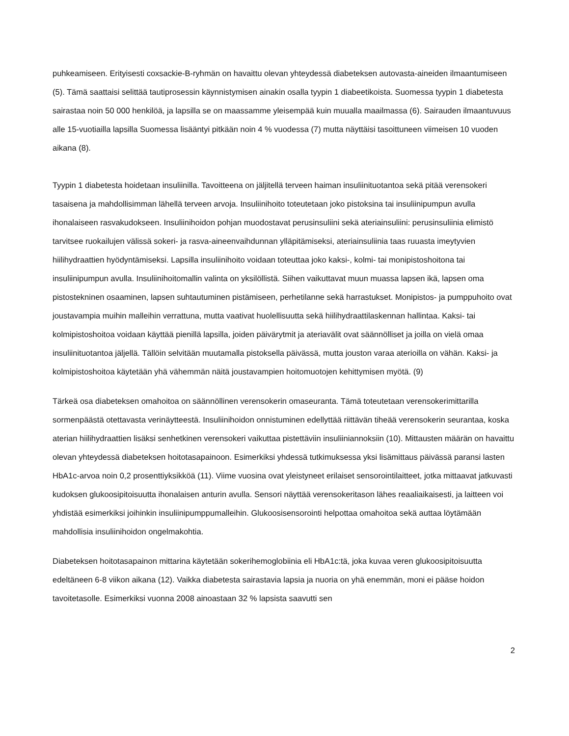puhkeamiseen. Erityisesti coxsackie-B-ryhmän on havaittu olevan yhteydessä diabeteksen autovasta-aineiden ilmaantumiseen (5). Tämä saattaisi selittää tautiprosessin käynnistymisen ainakin osalla tyypin 1 diabeetikoista. Suomessa tyypin 1 diabetesta sairastaa noin 50 000 henkilöä, ja lapsilla se on maassamme yleisempää kuin muualla maailmassa (6). Sairauden ilmaantuvuus alle 15-vuotiailla lapsilla Suomessa lisääntyi pitkään noin 4 % vuodessa (7) mutta näyttäisi tasoittuneen viimeisen 10 vuoden aikana (8).
Tyypin 1 diabetesta hoidetaan insuliinilla. Tavoitteena on jäljitellä terveen haiman insuliinituotantoa sekä pitää verensokeri tasaisena ja mahdollisimman lähellä terveen arvoja. Insuliinihoito toteutetaan joko pistoksina tai insuliinipumpun avulla ihonalaiseen rasvakudokseen. Insuliinihoidon pohjan muodostavat perusinsuliini sekä ateriainsuliini: perusinsuliinia elimistö tarvitsee ruokailujen välissä sokeri- ja rasva-aineenvaihdunnan ylläpitämiseksi, ateriainsuliinia taas ruuasta imeytyvien hiilihydraattien hyödyntämiseksi. Lapsilla insuliinihoito voidaan toteuttaa joko kaksi-, kolmi- tai monipistoshoitona tai insuliinipumpun avulla. Insuliinihoitomallin valinta on yksilöllistä. Siihen vaikuttavat muun muassa lapsen ikä, lapsen oma pistostekninen osaaminen, lapsen suhtautuminen pistämiseen, perhetilanne sekä harrastukset. Monipistos- ja pumppuhoito ovat joustavampia muihin malleihin verrattuna, mutta vaativat huolellisuutta sekä hiilihydraattilaskennan hallintaa. Kaksi- tai kolmipistoshoitoa voidaan käyttää pienillä lapsilla, joiden päivärytmit ja ateriavälit ovat säännölliset ja joilla on vielä omaa insuliinituotantoa jäljellä. Tällöin selvitään muutamalla pistoksella päivässä, mutta jouston varaa aterioilla on vähän. Kaksi- ja kolmipistoshoitoa käytetään yhä vähemmän näitä joustavampien hoitomuotojen kehittymisen myötä. (9)
Tärkeä osa diabeteksen omahoitoa on säännöllinen verensokerin omaseuranta. Tämä toteutetaan verensokerimittarilla sormenpäästä otettavasta verinäytteestä. Insuliinihoidon onnistuminen edellyttää riittävän tiheää verensokerin seurantaa, koska aterian hiilihydraattien lisäksi senhetkinen verensokeri vaikuttaa pistettäviin insuliiniannoksiin (10). Mittausten määrän on havaittu olevan yhteydessä diabeteksen hoitotasapainoon. Esimerkiksi yhdessä tutkimuksessa yksi lisämittaus päivässä paransi lasten HbA1c-arvoa noin 0,2 prosenttiyksikköä (11). Viime vuosina ovat yleistyneet erilaiset sensorointilaitteet, jotka mittaavat jatkuvasti kudoksen glukoosipitoisuutta ihonalaisen anturin avulla. Sensori näyttää verensokeritason lähes reaaliaikaisesti, ja laitteen voi yhdistää esimerkiksi joihinkin insuliinipumppumalleihin. Glukoosisensorointi helpottaa omahoitoa sekä auttaa löytämään mahdollisia insuliinihoidon ongelmakohtia.
Diabeteksen hoitotasapainon mittarina käytetään sokerihemoglobiinia eli HbA1c:tä, joka kuvaa veren glukoosipitoisuutta edeltäneen 6-8 viikon aikana (12). Vaikka diabetesta sairastavia lapsia ja nuoria on yhä enemmän, moni ei pääse hoidon tavoitetasolle. Esimerkiksi vuonna 2008 ainoastaan 32 % lapsista saavutti sen
2